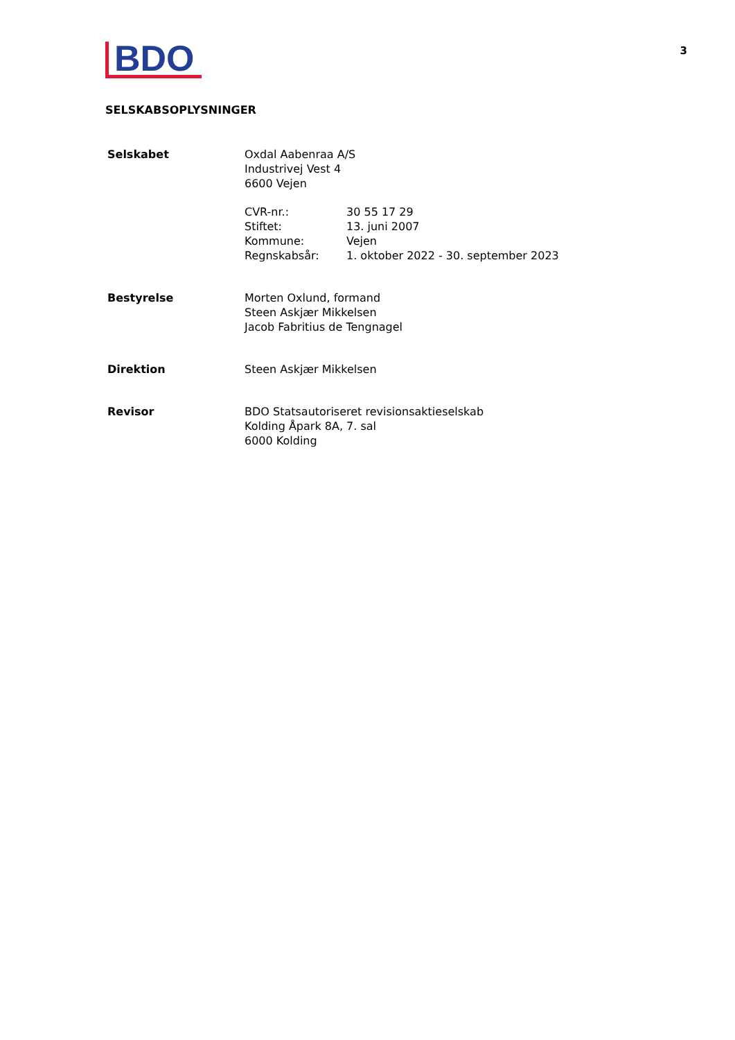BDO
3
SELSKABSOPLYSNINGER
Selskabet Oxdal Aabenraa A/S
Industrivej Vest 4
6600 Vejen
CVR-nr.:
Stiftet:
Kommune:
Regnskabsår:
30 55 17 29
13. juni 2007
Vejen
1. oktober 2022 - 30. september 2023
Bestyrelse Morten Oxlund, formand
Steen Askjær Mikkelsen
Jacob Fabritius de Tengnagel
Direktion Steen Askjær Mikkelsen
Revisor BDO Statsautoriseret revisionsaktieselskab
Kolding Åpark 8A, 7. sal
6000 Kolding